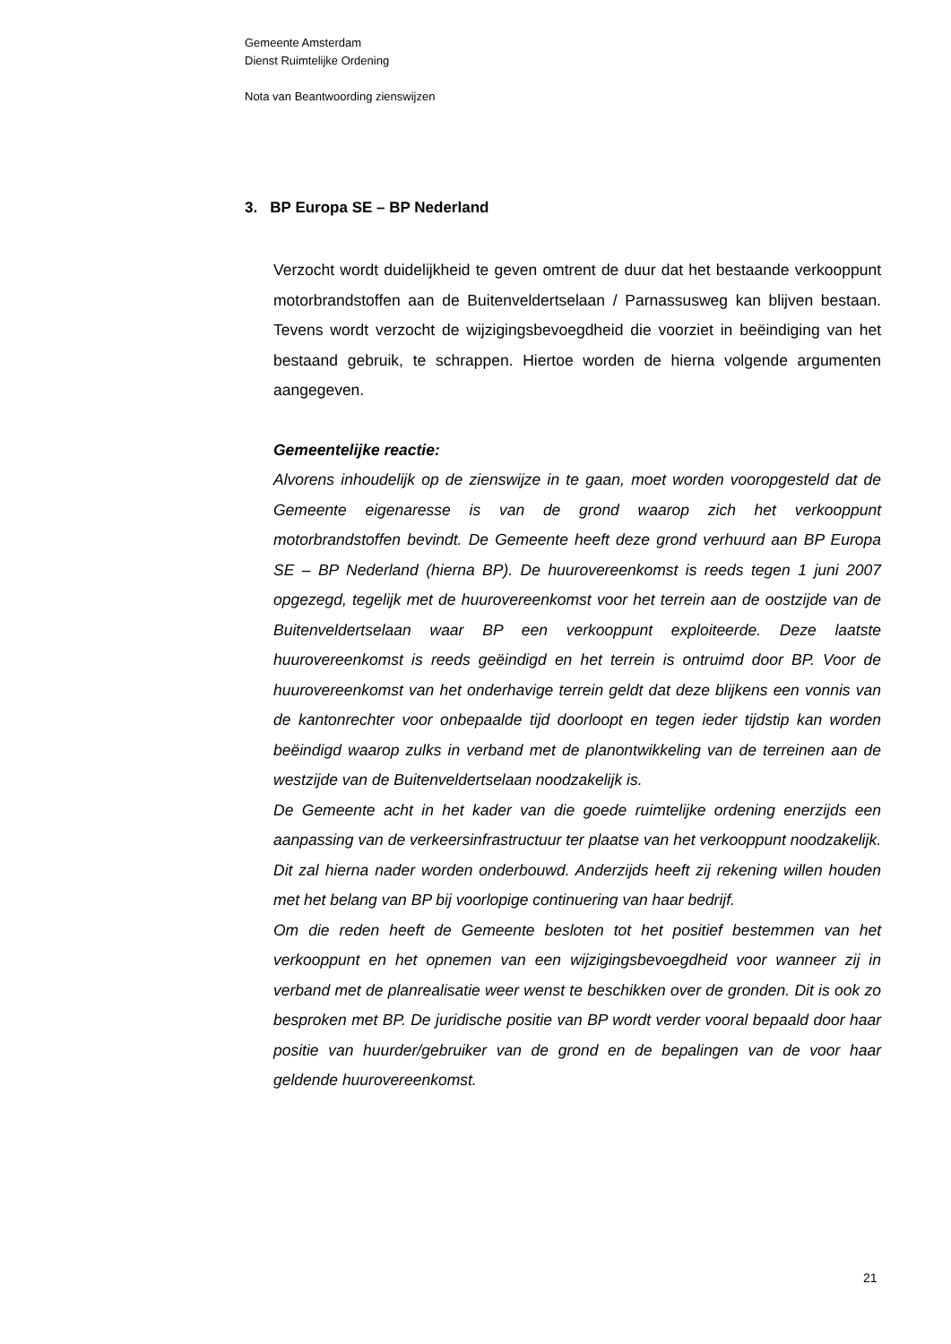Gemeente Amsterdam
Dienst Ruimtelijke Ordening
Nota van Beantwoording zienswijzen
3. BP Europa SE – BP Nederland
Verzocht wordt duidelijkheid te geven omtrent de duur dat het bestaande verkooppunt motorbrandstoffen aan de Buitenveldertselaan / Parnassusweg kan blijven bestaan. Tevens wordt verzocht de wijzigingsbevoegdheid die voorziet in beëindiging van het bestaand gebruik, te schrappen. Hiertoe worden de hierna volgende argumenten aangegeven.
Gemeentelijke reactie:
Alvorens inhoudelijk op de zienswijze in te gaan, moet worden vooropgesteld dat de Gemeente eigenaresse is van de grond waarop zich het verkooppunt motorbrandstoffen bevindt. De Gemeente heeft deze grond verhuurd aan BP Europa SE – BP Nederland (hierna BP). De huurovereenkomst is reeds tegen 1 juni 2007 opgezegd, tegelijk met de huurovereenkomst voor het terrein aan de oostzijde van de Buitenveldertselaan waar BP een verkooppunt exploiteerde. Deze laatste huurovereenkomst is reeds geëindigd en het terrein is ontruimd door BP. Voor de huurovereenkomst van het onderhavige terrein geldt dat deze blijkens een vonnis van de kantonrechter voor onbepaalde tijd doorloopt en tegen ieder tijdstip kan worden beëindigd waarop zulks in verband met de planontwikkeling van de terreinen aan de westzijde van de Buitenveldertselaan noodzakelijk is.
De Gemeente acht in het kader van die goede ruimtelijke ordening enerzijds een aanpassing van de verkeersinfrastructuur ter plaatse van het verkooppunt noodzakelijk. Dit zal hierna nader worden onderbouwd. Anderzijds heeft zij rekening willen houden met het belang van BP bij voorlopige continuering van haar bedrijf.
Om die reden heeft de Gemeente besloten tot het positief bestemmen van het verkooppunt en het opnemen van een wijzigingsbevoegdheid voor wanneer zij in verband met de planrealisatie weer wenst te beschikken over de gronden. Dit is ook zo besproken met BP. De juridische positie van BP wordt verder vooral bepaald door haar positie van huurder/gebruiker van de grond en de bepalingen van de voor haar geldende huurovereenkomst.
21